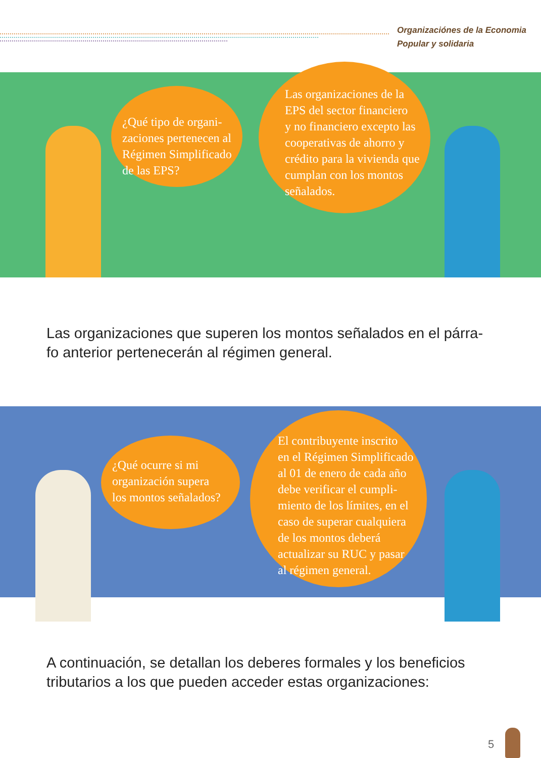Organizaciónes de la Economia
Popular y solidaria
¿Qué tipo de organi-
zaciones pertenecen al
Régimen Simplificado
de las EPS?
Las organizaciones de la
EPS del sector financiero
y no financiero excepto las
cooperativas de ahorro y
crédito para la vivienda que
cumplan con los montos
señalados.
Las organizaciones que superen los montos señalados en el párra-
fo anterior pertenecerán al régimen general.
¿Qué ocurre si mi
organización supera
los montos señalados?
El contribuyente inscrito
en el Régimen Simplificado
al 01 de enero de cada año
debe verificar el cumpli-
miento de los límites, en el
caso de superar cualquiera
de los montos deberá
actualizar su RUC y pasar
al régimen general.
A continuación, se detallan los deberes formales y los beneficios
tributarios a los que pueden acceder estas organizaciones:
5